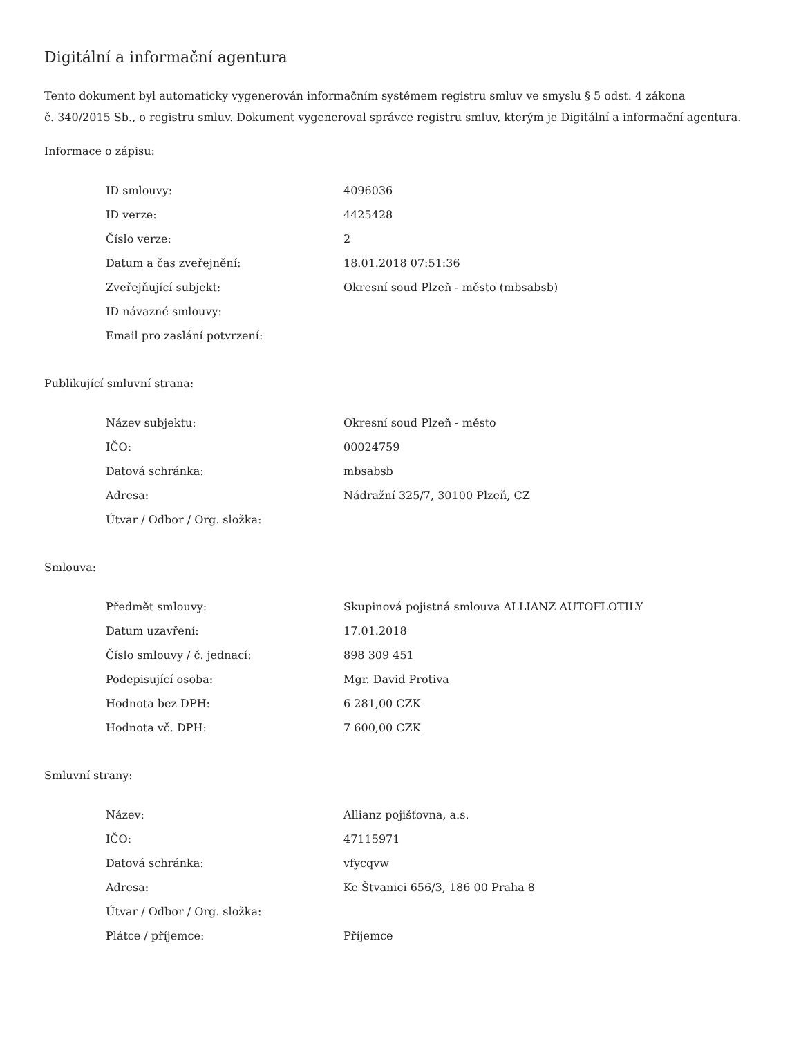Digitální a informační agentura
Tento dokument byl automaticky vygenerován informačním systémem registru smluv ve smyslu § 5 odst. 4 zákona
č. 340/2015 Sb., o registru smluv. Dokument vygeneroval správce registru smluv, kterým je Digitální a informační agentura.
Informace o zápisu:
| ID smlouvy: | 4096036 |
| ID verze: | 4425428 |
| Číslo verze: | 2 |
| Datum a čas zveřejnění: | 18.01.2018 07:51:36 |
| Zveřejňující subjekt: | Okresní soud Plzeň - město (mbsabsb) |
| ID návazné smlouvy: | |
| Email pro zaslání potvrzení: | |
Publikující smluvní strana:
| Název subjektu: | Okresní soud Plzeň - město |
| IČO: | 00024759 |
| Datová schránka: | mbsabsb |
| Adresa: | Nádražní 325/7, 30100 Plzeň, CZ |
| Útvar / Odbor / Org. složka: | |
Smlouva:
| Předmět smlouvy: | Skupinová pojistná smlouva ALLIANZ AUTOFLOTILY |
| Datum uzavření: | 17.01.2018 |
| Číslo smlouvy / č. jednací: | 898 309 451 |
| Podepisující osoba: | Mgr. David Protiva |
| Hodnota bez DPH: | 6 281,00 CZK |
| Hodnota vč. DPH: | 7 600,00 CZK |
Smluvní strany:
| Název: | Allianz pojišťovna, a.s. |
| IČO: | 47115971 |
| Datová schránka: | vfycqvw |
| Adresa: | Ke Štvanici 656/3, 186 00 Praha 8 |
| Útvar / Odbor / Org. složka: | |
| Plátce / příjemce: | Příjemce |